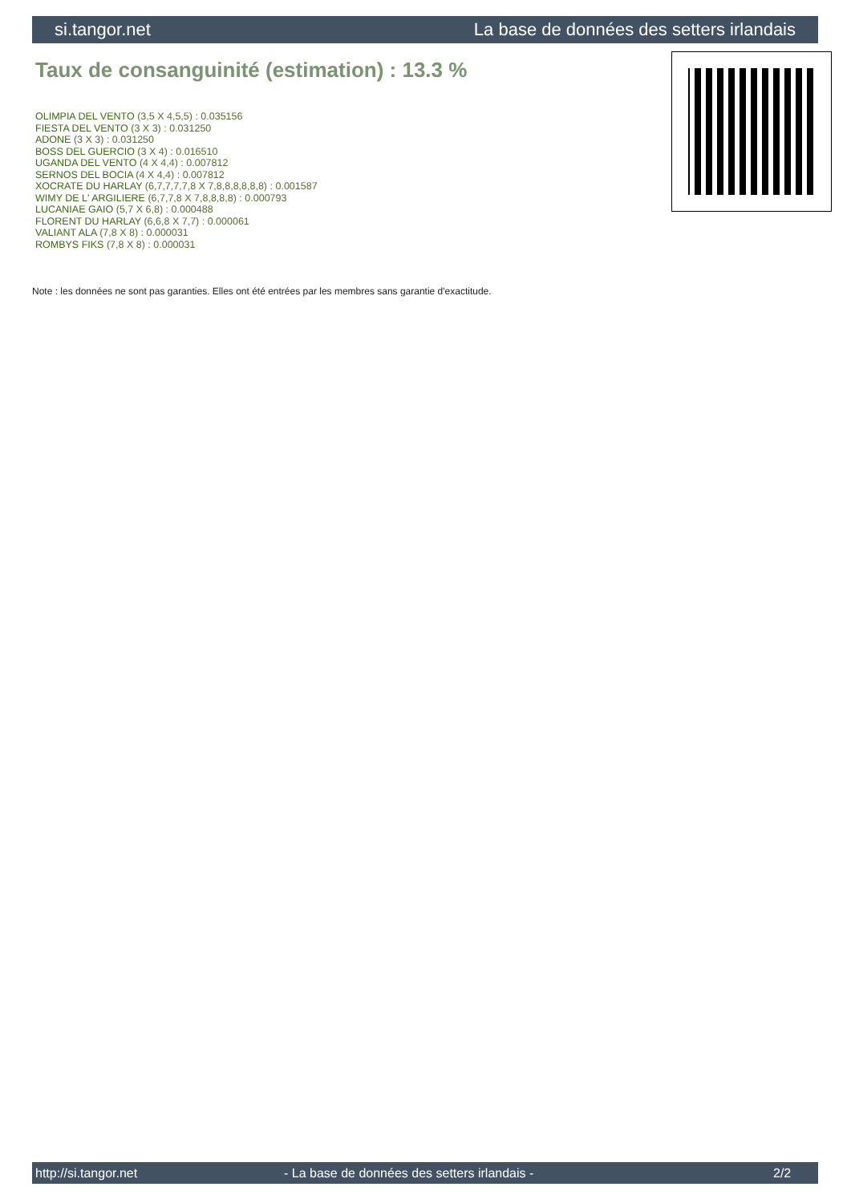si.tangor.net La base de données des setters irlandais
Taux de consanguinité (estimation) : 13.3 %
OLIMPIA DEL VENTO (3,5 X 4,5,5) : 0.035156
FIESTA DEL VENTO (3 X 3) : 0.031250
ADONE (3 X 3) : 0.031250
BOSS DEL GUERCIO (3 X 4) : 0.016510
UGANDA DEL VENTO (4 X 4,4) : 0.007812
SERNOS DEL BOCIA (4 X 4,4) : 0.007812
XOCRATE DU HARLAY (6,7,7,7,7,8 X 7,8,8,8,8,8,8) : 0.001587
WIMY DE L' ARGILIERE (6,7,7,8 X 7,8,8,8,8) : 0.000793
LUCANIAE GAIO (5,7 X 6,8) : 0.000488
FLORENT DU HARLAY (6,6,8 X 7,7) : 0.000061
VALIANT ALA (7,8 X 8) : 0.000031
ROMBYS FIKS (7,8 X 8) : 0.000031
Note : les données ne sont pas garanties. Elles ont été entrées par les membres sans garantie d'exactitude.
http://si.tangor.net - La base de données des setters irlandais - 2/2